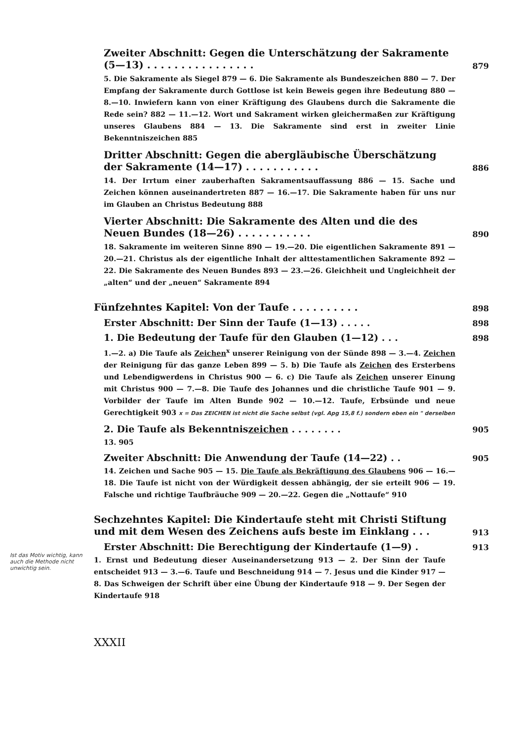Zweiter Abschnitt: Gegen die Unterschätzung der Sakramente (5—13) . . . . . . . . . . . . . . . . 879
5. Die Sakramente als Siegel 879 — 6. Die Sakramente als Bundeszeichen 880 — 7. Der Empfang der Sakramente durch Gottlose ist kein Beweis gegen ihre Bedeutung 880 — 8.—10. Inwiefern kann von einer Kräftigung des Glaubens durch die Sakramente die Rede sein? 882 — 11.—12. Wort und Sakrament wirken gleichermaßen zur Kräftigung unseres Glaubens 884 — 13. Die Sakramente sind erst in zweiter Linie Bekenntniszeichen 885
Dritter Abschnitt: Gegen die abergläubische Überschätzung der Sakramente (14—17) . . . . . . . . . . . 886
14. Der Irrtum einer zauberhaften Sakramentsauffassung 886 — 15. Sache und Zeichen können auseinandertreten 887 — 16.—17. Die Sakramente haben für uns nur im Glauben an Christus Bedeutung 888
Vierter Abschnitt: Die Sakramente des Alten und die des Neuen Bundes (18—26) . . . . . . . . . . . 890
18. Sakramente im weiteren Sinne 890 — 19.—20. Die eigentlichen Sakramente 891 — 20.—21. Christus als der eigentliche Inhalt der alttestamentlichen Sakramente 892 — 22. Die Sakramente des Neuen Bundes 893 — 23.—26. Gleichheit und Ungleichheit der „alten“ und der „neuen“ Sakramente 894
Fünfzehntes Kapitel: Von der Taufe . . . . . . . . . . 898
Erster Abschnitt: Der Sinn der Taufe (1—13) . . . . . 898
1. Die Bedeutung der Taufe für den Glauben (1—12) . . . 898
1.—2. a) Die Taufe als Zeichen<sup>x</sup> unserer Reinigung von der Sünde 898 — 3.—4. Zeichen der Reinigung für das ganze Leben 899 — 5. b) Die Taufe als Zeichen des Ersterbens und Lebendigwerdens in Christus 900 — 6. c) Die Taufe als Zeichen unserer Einung mit Christus 900 — 7.—8. Die Taufe des Johannes und die christliche Taufe 901 — 9. Vorbilder der Taufe im Alten Bunde 902 — 10.—12. Taufe, Erbsünde und neue Gerechtigkeit 903 x = Das ZEICHEN ist nicht die Sache selbst (vgl. Apg 15,8 f.) sondern eben ein " derselben
2. Die Taufe als Bekenntniszeichen . . . . . . . . 905
13. 905
Zweiter Abschnitt: Die Anwendung der Taufe (14—22) . . 905
14. Zeichen und Sache 905 — 15. Die Taufe als Bekräftigung des Glaubens 906 — 16.—18. Die Taufe ist nicht von der Würdigkeit dessen abhängig, der sie erteilt 906 — 19. Falsche und richtige Taufbräuche 909 — 20.—22. Gegen die „Nottaufe“ 910
Sechzehntes Kapitel: Die Kindertaufe steht mit Christi Stiftung und mit dem Wesen des Zeichens aufs beste im Einklang . . . 913
Erster Abschnitt: Die Berechtigung der Kindertaufe (1—9) . 913
Ist das Motiv wichtig, kann auch die Methode nicht unwichtig sein.
1. Ernst und Bedeutung dieser Auseinandersetzung 913 — 2. Der Sinn der Taufe entscheidet 913 — 3.—6. Taufe und Beschneidung 914 — 7. Jesus und die Kinder 917 — 8. Das Schweigen der Schrift über eine Übung der Kindertaufe 918 — 9. Der Segen der Kindertaufe 918
XXXII